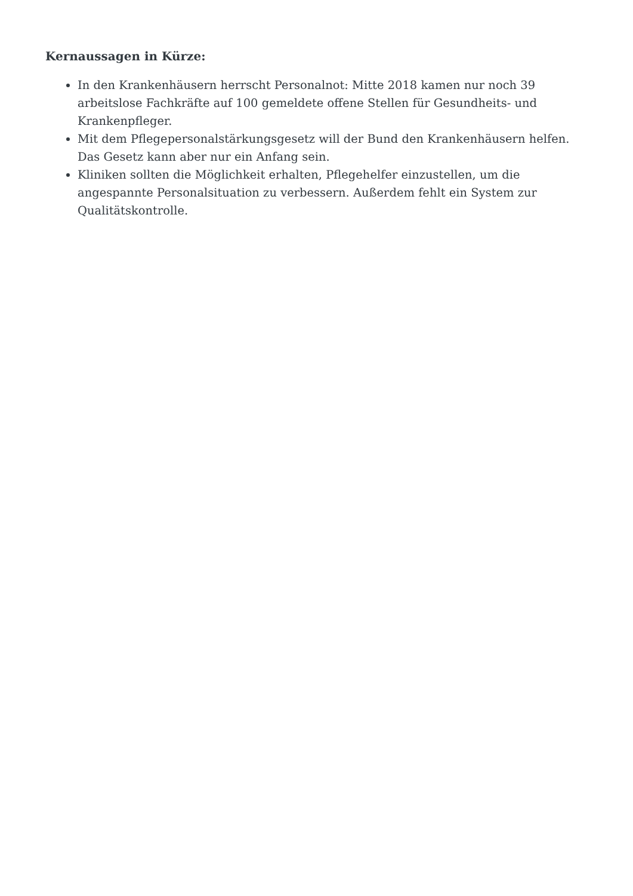Kernaussagen in Kürze:
In den Krankenhäusern herrscht Personalnot: Mitte 2018 kamen nur noch 39 arbeitslose Fachkräfte auf 100 gemeldete offene Stellen für Gesundheits- und Krankenpfleger.
Mit dem Pflegepersonalstärkungsgesetz will der Bund den Krankenhäusern helfen. Das Gesetz kann aber nur ein Anfang sein.
Kliniken sollten die Möglichkeit erhalten, Pflegehelfer einzustellen, um die angespannte Personalsituation zu verbessern. Außerdem fehlt ein System zur Qualitätskontrolle.